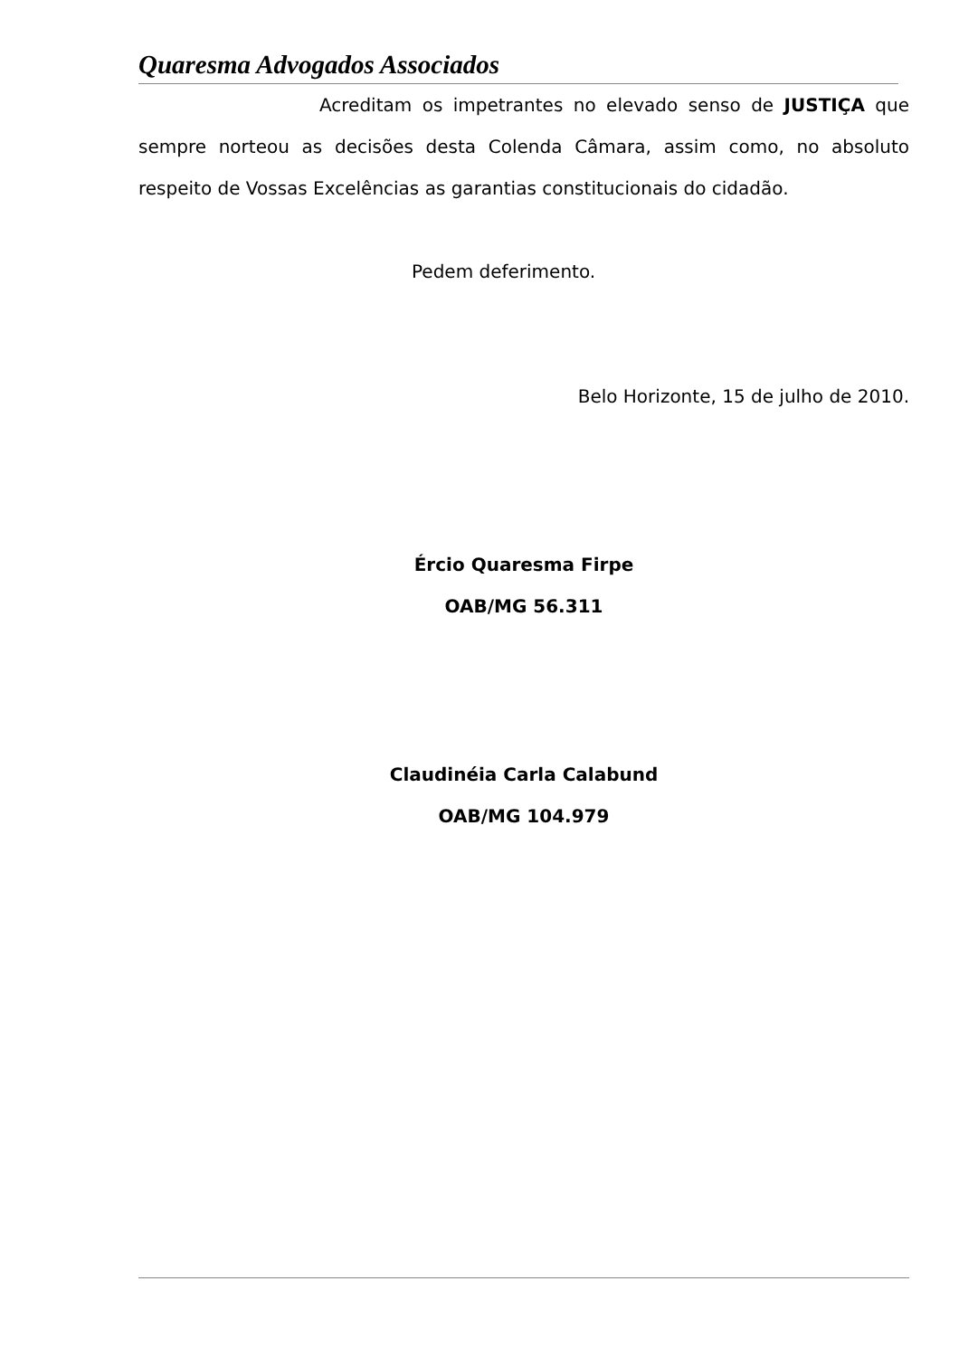Quaresma Advogados Associados
Acreditam os impetrantes no elevado senso de JUSTIÇA que sempre norteou as decisões desta Colenda Câmara, assim como, no absoluto respeito de Vossas Excelências as garantias constitucionais do cidadão.
Pedem deferimento.
Belo Horizonte, 15 de julho de 2010.
Ércio Quaresma Firpe
OAB/MG 56.311
Claudinéia Carla Calabund
OAB/MG 104.979